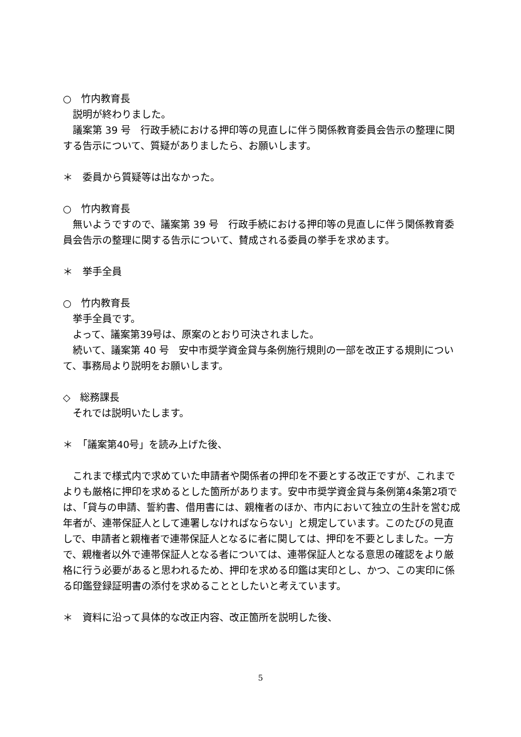○　竹内教育長
説明が終わりました。
議案第 39 号　行政手続における押印等の見直しに伴う関係教育委員会告示の整理に関する告示について、質疑がありましたら、お願いします。
＊　委員から質疑等は出なかった。
○　竹内教育長
無いようですので、議案第 39 号　行政手続における押印等の見直しに伴う関係教育委員会告示の整理に関する告示について、賛成される委員の挙手を求めます。
＊　挙手全員
○　竹内教育長
挙手全員です。
よって、議案第39号は、原案のとおり可決されました。
続いて、議案第 40 号　安中市奨学資金貸与条例施行規則の一部を改正する規則について、事務局より説明をお願いします。
◇　総務課長
それでは説明いたします。
＊　「議案第40号」を読み上げた後、
これまで様式内で求めていた申請者や関係者の押印を不要とする改正ですが、これまでよりも厳格に押印を求めるとした箇所があります。安中市奨学資金貸与条例第4条第2項では、「貸与の申請、誓約書、借用書には、親権者のほか、市内において独立の生計を営む成年者が、連帯保証人として連署しなければならない」と規定しています。このたびの見直しで、申請者と親権者で連帯保証人となるに者に関しては、押印を不要としました。一方で、親権者以外で連帯保証人となる者については、連帯保証人となる意思の確認をより厳格に行う必要があると思われるため、押印を求める印鑑は実印とし、かつ、この実印に係る印鑑登録証明書の添付を求めることとしたいと考えています。
＊　資料に沿って具体的な改正内容、改正箇所を説明した後、
5